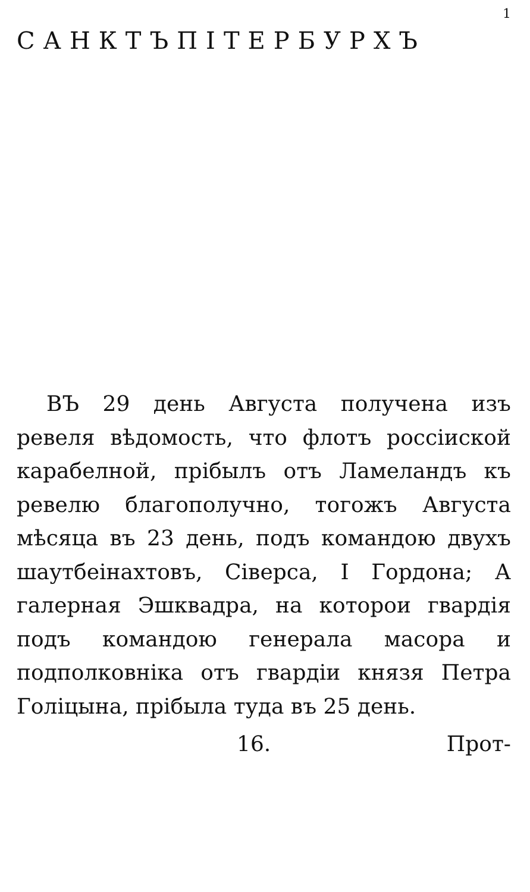1
САНКТЪПІТЕРБУРХЪ
ВЪ 29 день Августа получена изъ ревеля вѣдомость, что флотъ россіиской карабелной, прібылъ отъ Ламеландъ къ ревелю благополучно, тогожъ Августа мѣсяца въ 23 день, подъ командою двухъ шаутбеінахтовъ, Сіверса, І Гордона; А галерная Эшквадра, на которои гвардія подъ командою генерала масора и подполковніка отъ гвардіи князя Петра Голіцына, прібыла туда въ 25 день.
16. Прот-